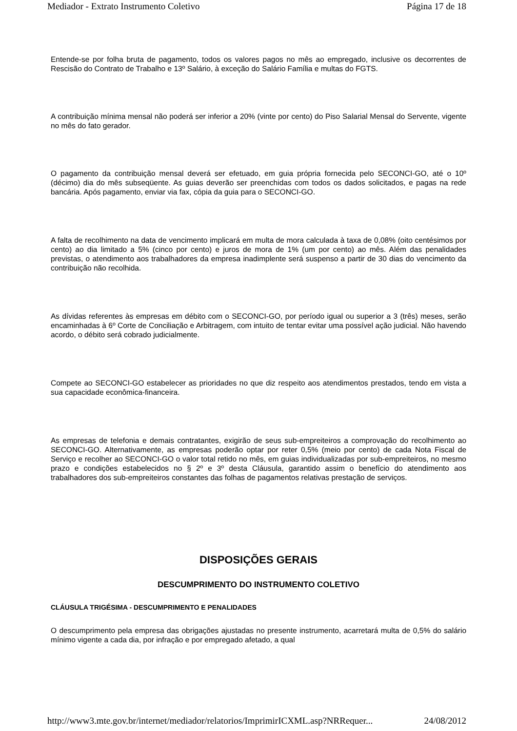Mediador - Extrato Instrumento Coletivo Página 17 de 18
Entende-se por folha bruta de pagamento, todos os valores pagos no mês ao empregado, inclusive os decorrentes de Rescisão do Contrato de Trabalho e 13º Salário, à exceção do Salário Família e multas do FGTS.
A contribuição mínima mensal não poderá ser inferior a 20% (vinte por cento) do Piso Salarial Mensal do Servente, vigente no mês do fato gerador.
O pagamento da contribuição mensal deverá ser efetuado, em guia própria fornecida pelo SECONCI-GO, até o 10º (décimo) dia do mês subseqüente. As guias deverão ser preenchidas com todos os dados solicitados, e pagas na rede bancária. Após pagamento, enviar via fax, cópia da guia para o SECONCI-GO.
A falta de recolhimento na data de vencimento implicará em multa de mora calculada à taxa de 0,08% (oito centésimos por cento) ao dia limitado a 5% (cinco por cento) e juros de mora de 1% (um por cento) ao mês. Além das penalidades previstas, o atendimento aos trabalhadores da empresa inadimplente será suspenso a partir de 30 dias do vencimento da contribuição não recolhida.
As dívidas referentes às empresas em débito com o SECONCI-GO, por período igual ou superior a 3 (três) meses, serão encaminhadas à 6º Corte de Conciliação e Arbitragem, com intuito de tentar evitar uma possível ação judicial. Não havendo acordo, o débito será cobrado judicialmente.
Compete ao SECONCI-GO estabelecer as prioridades no que diz respeito aos atendimentos prestados, tendo em vista a sua capacidade econômica-financeira.
As empresas de telefonia e demais contratantes, exigirão de seus sub-empreiteiros a comprovação do recolhimento ao SECONCI-GO. Alternativamente, as empresas poderão optar por reter 0,5% (meio por cento) de cada Nota Fiscal de Serviço e recolher ao SECONCI-GO o valor total retido no mês, em guias individualizadas por sub-empreiteiros, no mesmo prazo e condições estabelecidos no § 2º e 3º desta Cláusula, garantido assim o benefício do atendimento aos trabalhadores dos sub-empreiteiros constantes das folhas de pagamentos relativas prestação de serviços.
DISPOSIÇÕES GERAIS
DESCUMPRIMENTO DO INSTRUMENTO COLETIVO
CLÁUSULA TRIGÉSIMA - DESCUMPRIMENTO E PENALIDADES
O descumprimento pela empresa das obrigações ajustadas no presente instrumento, acarretará multa de 0,5% do salário mínimo vigente a cada dia, por infração e por empregado afetado, a qual
http://www3.mte.gov.br/internet/mediador/relatorios/ImprimirICXML.asp?NRRequer... 24/08/2012